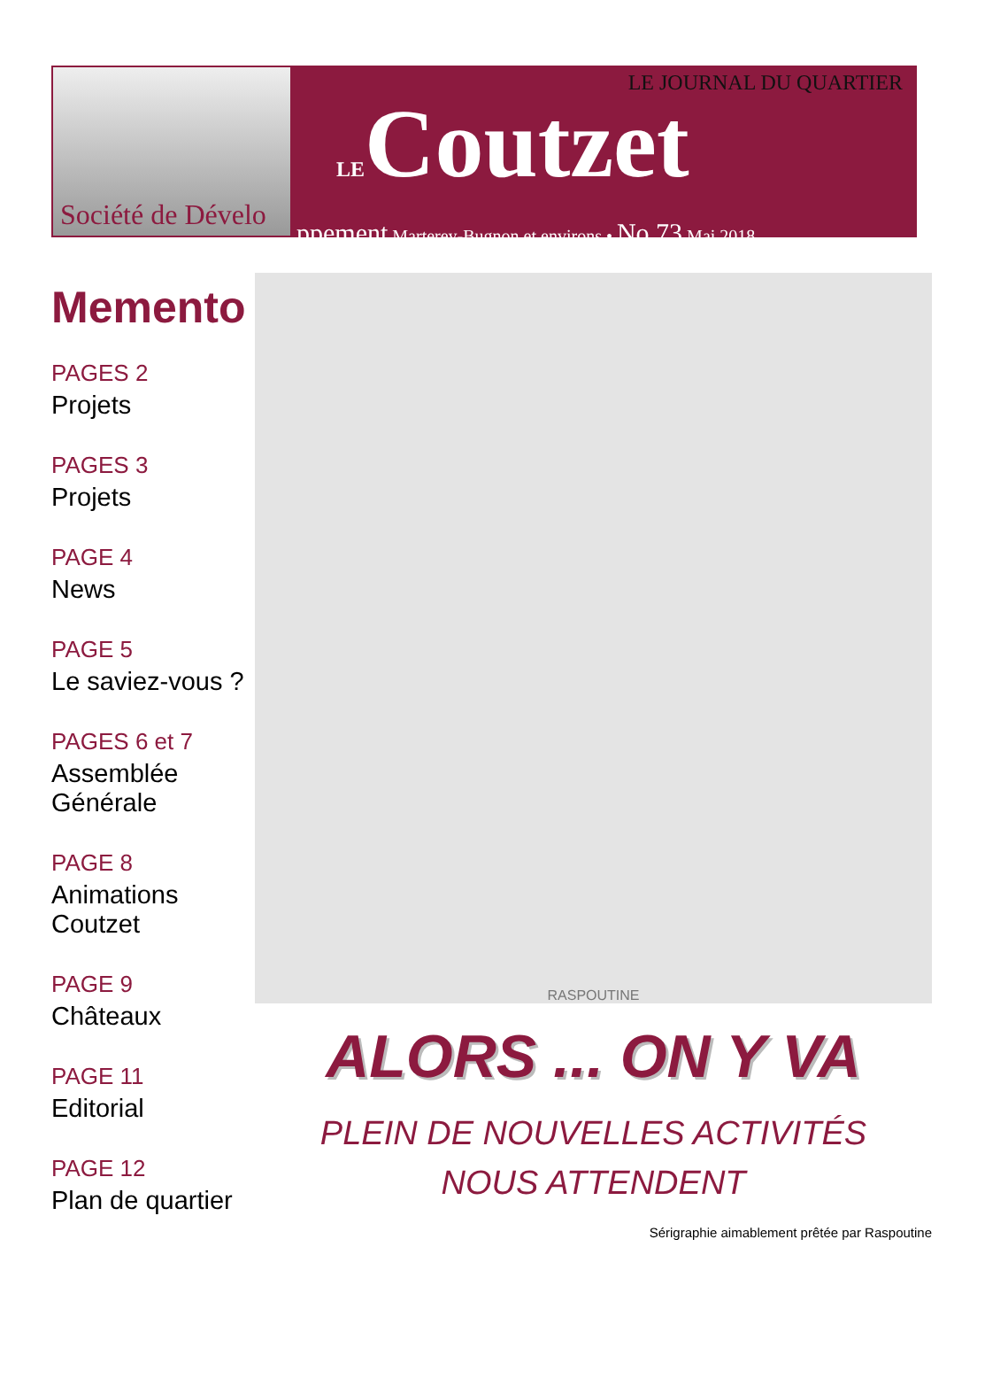LE JOURNAL DU QUARTIER
LECoutzet
ppement Marterey-Bugnon et environs • No 73 Mai 2018
Société de Dévelo
Memento
PAGES 2
Projets
PAGES 3
Projets
PAGE 4
News
PAGE 5
Le saviez-vous ?
PAGES 6 et 7
Assemblée Générale
PAGE 8
Animations Coutzet
PAGE 9
Châteaux
PAGE 11
Editorial
PAGE 12
Plan de quartier
RASPOUTINE
ALORS ... ON Y VA
PLEIN DE NOUVELLES ACTIVITÉS
NOUS ATTENDENT
Sérigraphie aimablement prêtée par Raspoutine